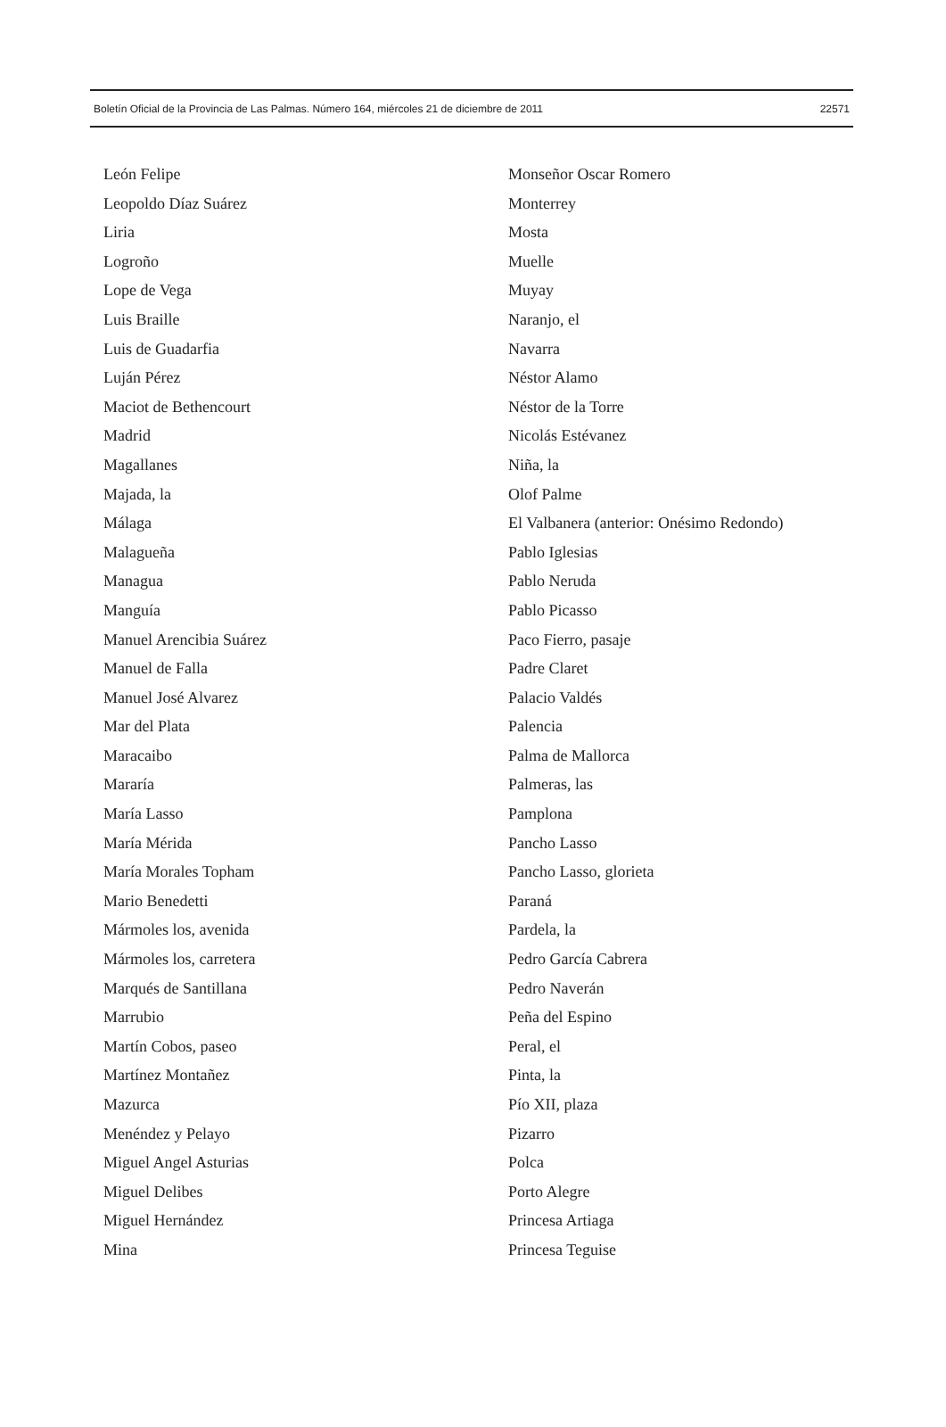Boletín Oficial de la Provincia de Las Palmas. Número 164, miércoles 21 de diciembre de 2011 22571
León Felipe
Leopoldo Díaz Suárez
Liria
Logroño
Lope de Vega
Luis Braille
Luis de Guadarfia
Luján Pérez
Maciot de Bethencourt
Madrid
Magallanes
Majada, la
Málaga
Malagueña
Managua
Manguía
Manuel Arencibia Suárez
Manuel de Falla
Manuel José Alvarez
Mar del Plata
Maracaibo
Mararía
María Lasso
María Mérida
María Morales Topham
Mario Benedetti
Mármoles los, avenida
Mármoles los, carretera
Marqués de Santillana
Marrubio
Martín Cobos, paseo
Martínez Montañez
Mazurca
Menéndez y Pelayo
Miguel Angel Asturias
Miguel Delibes
Miguel Hernández
Mina
Monseñor Oscar Romero
Monterrey
Mosta
Muelle
Muyay
Naranjo, el
Navarra
Néstor Alamo
Néstor de la Torre
Nicolás Estévanez
Niña, la
Olof Palme
El Valbanera (anterior: Onésimo Redondo)
Pablo Iglesias
Pablo Neruda
Pablo Picasso
Paco Fierro, pasaje
Padre Claret
Palacio Valdés
Palencia
Palma de Mallorca
Palmeras, las
Pamplona
Pancho Lasso
Pancho Lasso, glorieta
Paraná
Pardela, la
Pedro García Cabrera
Pedro Naverán
Peña del Espino
Peral, el
Pinta, la
Pío XII, plaza
Pizarro
Polca
Porto Alegre
Princesa Artiaga
Princesa Teguise